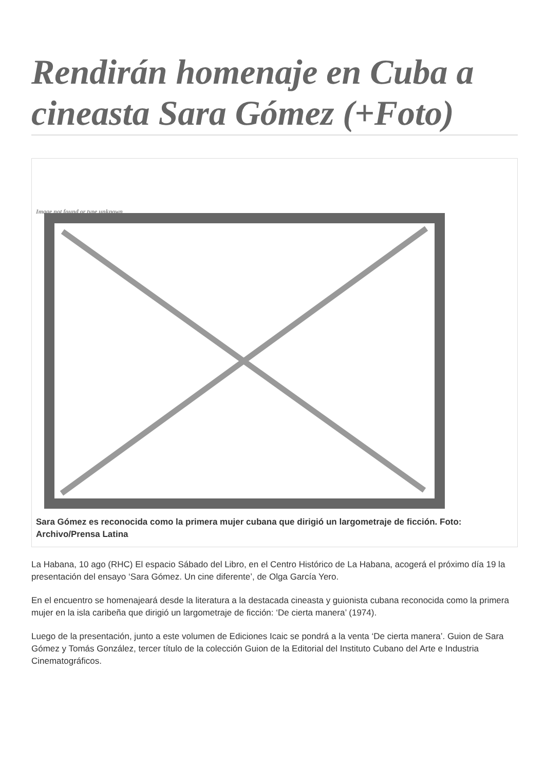Rendirán homenaje en Cuba a cineasta Sara Gómez (+Foto)
Image not found or type unknown
Sara Gómez es reconocida como la primera mujer cubana que dirigió un largometraje de ficción. Foto: Archivo/Prensa Latina
La Habana, 10 ago (RHC) El espacio Sábado del Libro, en el Centro Histórico de La Habana, acogerá el próximo día 19 la presentación del ensayo ‘Sara Gómez. Un cine diferente’, de Olga García Yero.
En el encuentro se homenajeará desde la literatura a la destacada cineasta y guionista cubana reconocida como la primera mujer en la isla caribeña que dirigió un largometraje de ficción: ‘De cierta manera’ (1974).
Luego de la presentación, junto a este volumen de Ediciones Icaic se pondrá a la venta ‘De cierta manera’. Guion de Sara Gómez y Tomás González, tercer título de la colección Guion de la Editorial del Instituto Cubano del Arte e Industria Cinematográficos.